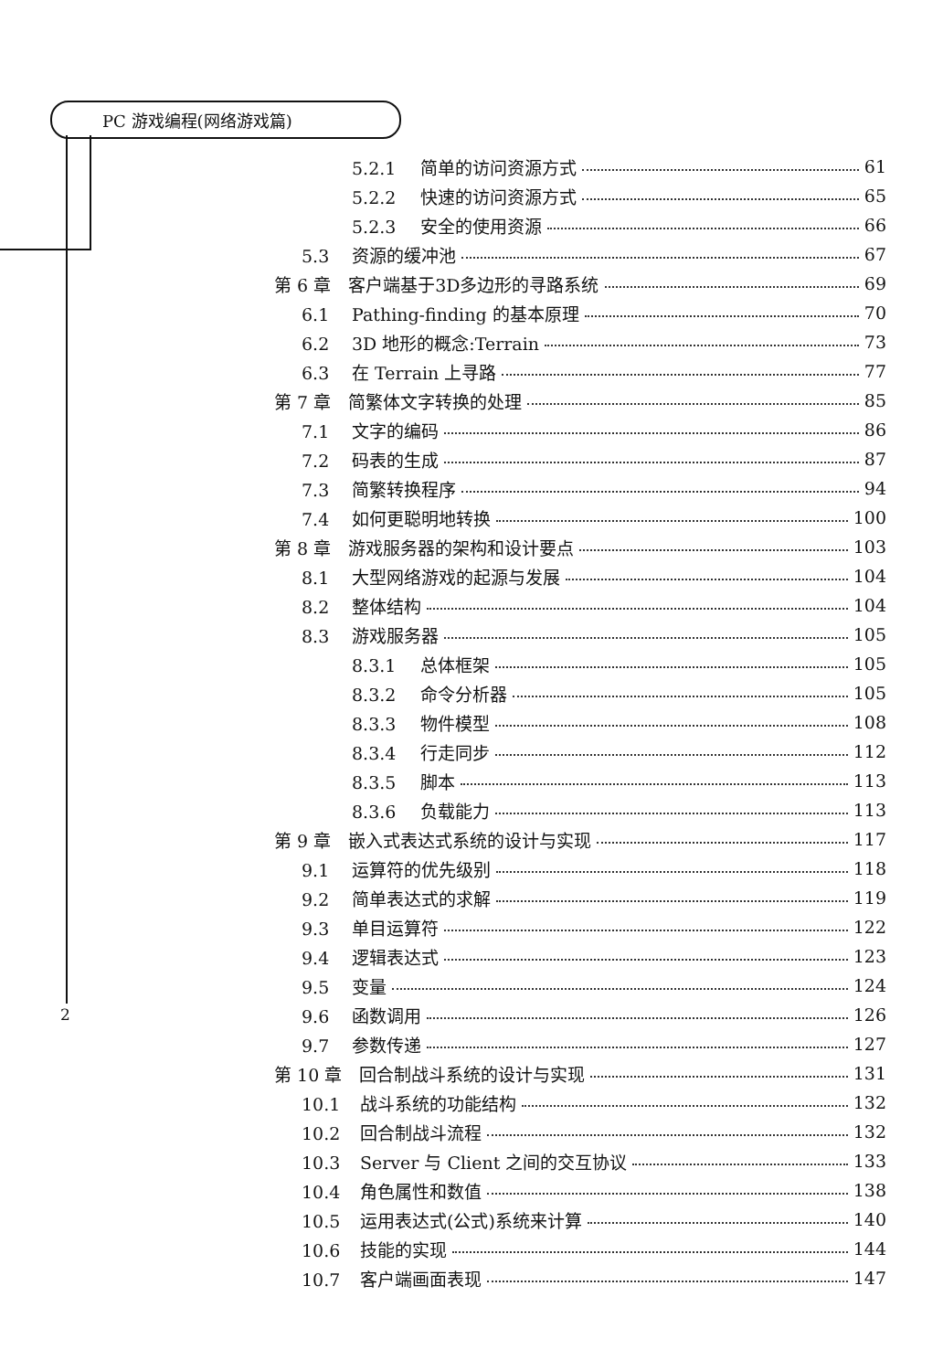PC 游戏编程(网络游戏篇)
2
5.2.1 简单的访问资源方式 61
5.2.2 快速的访问资源方式 65
5.2.3 安全的使用资源 66
5.3 资源的缓冲池 67
第 6 章　客户端基于3D多边形的寻路系统 69
6.1 Pathing-finding 的基本原理 70
6.2 3D 地形的概念:Terrain 73
6.3 在 Terrain 上寻路 77
第 7 章　简繁体文字转换的处理 85
7.1 文字的编码 86
7.2 码表的生成 87
7.3 简繁转换程序 94
7.4 如何更聪明地转换 100
第 8 章　游戏服务器的架构和设计要点 103
8.1 大型网络游戏的起源与发展 104
8.2 整体结构 104
8.3 游戏服务器 105
8.3.1 总体框架 105
8.3.2 命令分析器 105
8.3.3 物件模型 108
8.3.4 行走同步 112
8.3.5 脚本 113
8.3.6 负载能力 113
第 9 章　嵌入式表达式系统的设计与实现 117
9.1 运算符的优先级别 118
9.2 简单表达式的求解 119
9.3 单目运算符 122
9.4 逻辑表达式 123
9.5 变量 124
9.6 函数调用 126
9.7 参数传递 127
第 10 章　回合制战斗系统的设计与实现 131
10.1 战斗系统的功能结构 132
10.2 回合制战斗流程 132
10.3 Server 与 Client 之间的交互协议 133
10.4 角色属性和数值 138
10.5 运用表达式(公式)系统来计算 140
10.6 技能的实现 144
10.7 客户端画面表现 147